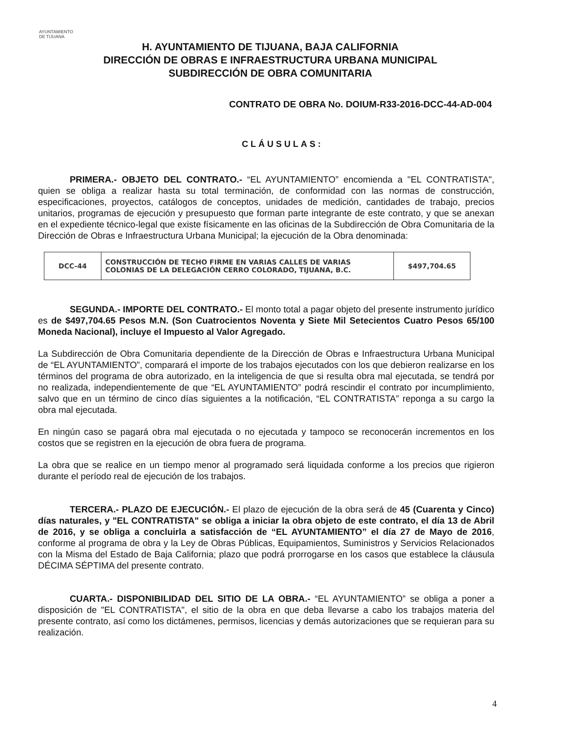AYUNTAMIENTO
DE TIJUANA
H. AYUNTAMIENTO DE TIJUANA, BAJA CALIFORNIA
DIRECCIÓN DE OBRAS E INFRAESTRUCTURA URBANA MUNICIPAL
SUBDIRECCIÓN DE OBRA COMUNITARIA
CONTRATO DE OBRA No. DOIUM-R33-2016-DCC-44-AD-004
CLÁUSULAS:
PRIMERA.- OBJETO DEL CONTRATO.- “EL AYUNTAMIENTO” encomienda a "EL CONTRATISTA", quien se obliga a realizar hasta su total terminación, de conformidad con las normas de construcción, especificaciones, proyectos, catálogos de conceptos, unidades de medición, cantidades de trabajo, precios unitarios, programas de ejecución y presupuesto que forman parte integrante de este contrato, y que se anexan en el expediente técnico-legal que existe físicamente en las oficinas de la Subdirección de Obra Comunitaria de la Dirección de Obras e Infraestructura Urbana Municipal; la ejecución de la Obra denominada:
| DCC-44 | CONSTRUCCIÓN DE TECHO FIRME EN VARIAS CALLES DE VARIAS COLONIAS DE LA DELEGACIÓN CERRO COLORADO, TIJUANA, B.C. | $497,704.65 |
SEGUNDA.- IMPORTE DEL CONTRATO.- El monto total a pagar objeto del presente instrumento jurídico es de $497,704.65 Pesos M.N. (Son Cuatrocientos Noventa y Siete Mil Setecientos Cuatro Pesos 65/100 Moneda Nacional), incluye el Impuesto al Valor Agregado.
La Subdirección de Obra Comunitaria dependiente de la Dirección de Obras e Infraestructura Urbana Municipal de “EL AYUNTAMIENTO”, comparará el importe de los trabajos ejecutados con los que debieron realizarse en los términos del programa de obra autorizado, en la inteligencia de que si resulta obra mal ejecutada, se tendrá por no realizada, independientemente de que “EL AYUNTAMIENTO” podrá rescindir el contrato por incumplimiento, salvo que en un término de cinco días siguientes a la notificación, “EL CONTRATISTA” reponga a su cargo la obra mal ejecutada.
En ningún caso se pagará obra mal ejecutada o no ejecutada y tampoco se reconocerán incrementos en los costos que se registren en la ejecución de obra fuera de programa.
La obra que se realice en un tiempo menor al programado será liquidada conforme a los precios que rigieron durante el período real de ejecución de los trabajos.
TERCERA.- PLAZO DE EJECUCIÓN.- El plazo de ejecución de la obra será de 45 (Cuarenta y Cinco) días naturales, y "EL CONTRATISTA" se obliga a iniciar la obra objeto de este contrato, el día 13 de Abril de 2016, y se obliga a concluirla a satisfacción de “EL AYUNTAMIENTO” el día 27 de Mayo de 2016, conforme al programa de obra y la Ley de Obras Públicas, Equipamientos, Suministros y Servicios Relacionados con la Misma del Estado de Baja California; plazo que podrá prorrogarse en los casos que establece la cláusula DÉCIMA SÉPTIMA del presente contrato.
CUARTA.- DISPONIBILIDAD DEL SITIO DE LA OBRA.- “EL AYUNTAMIENTO” se obliga a poner a disposición de "EL CONTRATISTA", el sitio de la obra en que deba llevarse a cabo los trabajos materia del presente contrato, así como los dictámenes, permisos, licencias y demás autorizaciones que se requieran para su realización.
4